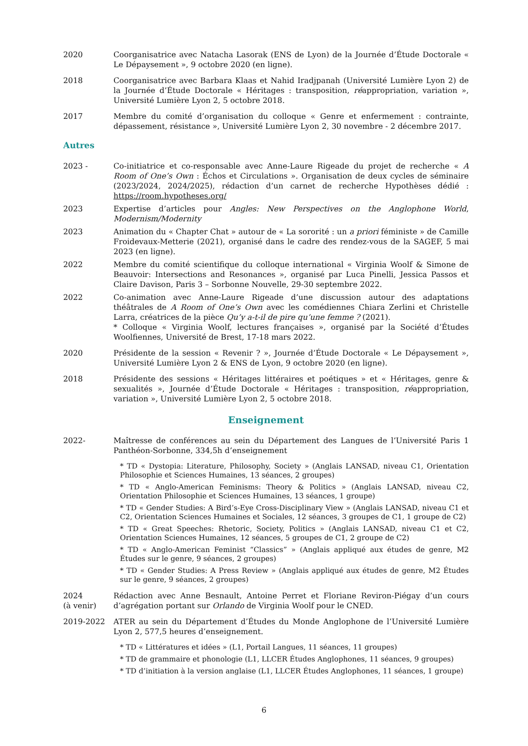2020 Coorganisatrice avec Natacha Lasorak (ENS de Lyon) de la Journée d’Étude Doctorale « Le Dépaysement », 9 octobre 2020 (en ligne).
2018 Coorganisatrice avec Barbara Klaas et Nahid Iradjpanah (Université Lumière Lyon 2) de la Journée d’Étude Doctorale « Héritages : transposition, réappropriation, variation », Université Lumière Lyon 2, 5 octobre 2018.
2017 Membre du comité d’organisation du colloque « Genre et enfermement : contrainte, dépassement, résistance », Université Lumière Lyon 2, 30 novembre - 2 décembre 2017.
Autres
2023 - Co-initiatrice et co-responsable avec Anne-Laure Rigeade du projet de recherche « A Room of One’s Own : Échos et Circulations ». Organisation de deux cycles de séminaire (2023/2024, 2024/2025), rédaction d’un carnet de recherche Hypothèses dédié : https://room.hypotheses.org/
2023 Expertise d’articles pour Angles: New Perspectives on the Anglophone World, Modernism/Modernity
2023 Animation du « Chapter Chat » autour de « La sororité : un a priori féministe » de Camille Froidevaux-Metterie (2021), organisé dans le cadre des rendez-vous de la SAGEF, 5 mai 2023 (en ligne).
2022 Membre du comité scientifique du colloque international « Virginia Woolf & Simone de Beauvoir: Intersections and Resonances », organisé par Luca Pinelli, Jessica Passos et Claire Davison, Paris 3 – Sorbonne Nouvelle, 29-30 septembre 2022.
2022 Co-animation avec Anne-Laure Rigeade d’une discussion autour des adaptations théâtrales de A Room of One’s Own avec les comédiennes Chiara Zerlini et Christelle Larra, créatrices de la pièce Qu’y a-t-il de pire qu’une femme ? (2021).
* Colloque « Virginia Woolf, lectures françaises », organisé par la Société d’Études Woolfiennes, Université de Brest, 17-18 mars 2022.
2020 Présidente de la session « Revenir ? », Journée d’Étude Doctorale « Le Dépaysement », Université Lumière Lyon 2 & ENS de Lyon, 9 octobre 2020 (en ligne).
2018 Présidente des sessions « Héritages littéraires et poétiques » et « Héritages, genre & sexualités », Journée d’Étude Doctorale « Héritages : transposition, réappropriation, variation », Université Lumière Lyon 2, 5 octobre 2018.
Enseignement
2022- Maîtresse de conférences au sein du Département des Langues de l’Université Paris 1 Panthéon-Sorbonne, 334,5h d’enseignement
* TD « Dystopia: Literature, Philosophy, Society » (Anglais LANSAD, niveau C1, Orientation Philosophie et Sciences Humaines, 13 séances, 2 groupes)
* TD « Anglo-American Feminisms: Theory & Politics » (Anglais LANSAD, niveau C2, Orientation Philosophie et Sciences Humaines, 13 séances, 1 groupe)
* TD « Gender Studies: A Bird’s-Eye Cross-Disciplinary View » (Anglais LANSAD, niveau C1 et C2, Orientation Sciences Humaines et Sociales, 12 séances, 3 groupes de C1, 1 groupe de C2)
* TD « Great Speeches: Rhetoric, Society, Politics » (Anglais LANSAD, niveau C1 et C2, Orientation Sciences Humaines, 12 séances, 5 groupes de C1, 2 groupe de C2)
* TD « Anglo-American Feminist “Classics” » (Anglais appliqué aux études de genre, M2 Études sur le genre, 9 séances, 2 groupes)
* TD « Gender Studies: A Press Review » (Anglais appliqué aux études de genre, M2 Études sur le genre, 9 séances, 2 groupes)
2024
(à venir)
Rédaction avec Anne Besnault, Antoine Perret et Floriane Reviron-Piégay d’un cours d’agrégation portant sur Orlando de Virginia Woolf pour le CNED.
2019-2022 ATER au sein du Département d’Études du Monde Anglophone de l’Université Lumière Lyon 2, 577,5 heures d’enseignement.
* TD « Littératures et idées » (L1, Portail Langues, 11 séances, 11 groupes)
* TD de grammaire et phonologie (L1, LLCER Études Anglophones, 11 séances, 9 groupes)
* TD d’initiation à la version anglaise (L1, LLCER Études Anglophones, 11 séances, 1 groupe)
6